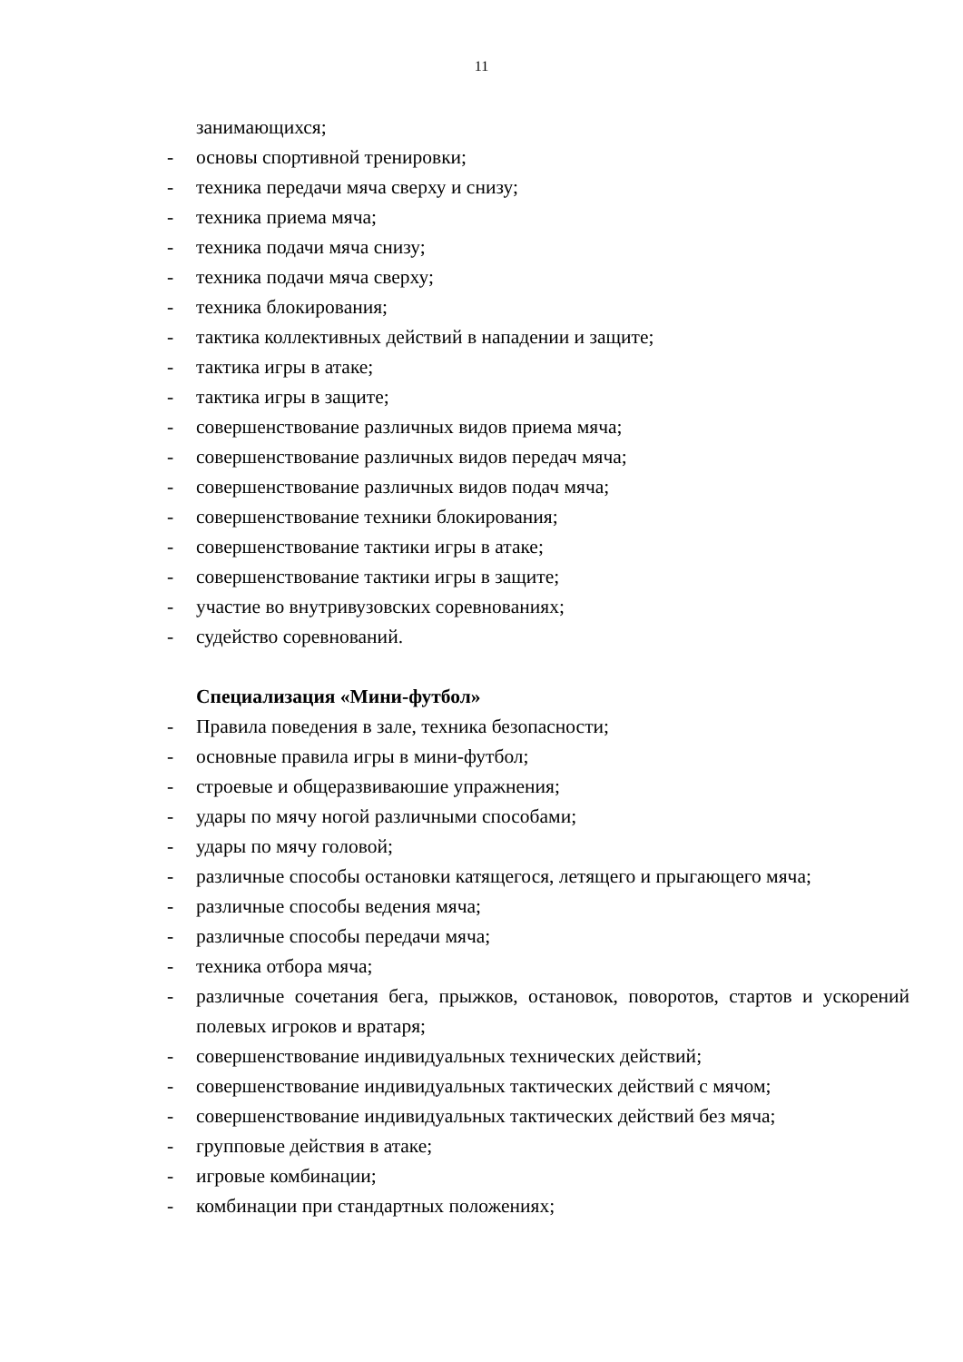11
занимающихся;
- основы спортивной тренировки;
- техника передачи мяча сверху и снизу;
- техника приема мяча;
- техника подачи мяча снизу;
- техника подачи мяча сверху;
- техника блокирования;
- тактика коллективных действий в нападении и защите;
- тактика игры в атаке;
- тактика игры в защите;
- совершенствование различных видов приема мяча;
- совершенствование различных видов передач мяча;
- совершенствование различных видов подач мяча;
- совершенствование техники блокирования;
- совершенствование тактики игры в атаке;
- совершенствование тактики игры в защите;
- участие во внутривузовских соревнованиях;
- судейство соревнований.
Специализация «Мини-футбол»
- Правила поведения в зале, техника безопасности;
- основные правила игры в мини-футбол;
- строевые и общеразвиваюшие упражнения;
- удары по мячу ногой различными способами;
- удары по мячу головой;
- различные способы остановки катящегося, летящего и прыгающего мяча;
- различные способы ведения мяча;
- различные способы передачи мяча;
- техника отбора мяча;
- различные сочетания бега, прыжков, остановок, поворотов, стартов и ускорений полевых игроков и вратаря;
- совершенствование индивидуальных технических действий;
- совершенствование индивидуальных тактических действий с мячом;
- совершенствование индивидуальных тактических действий без мяча;
- групповые действия в атаке;
- игровые комбинации;
- комбинации при стандартных положениях;